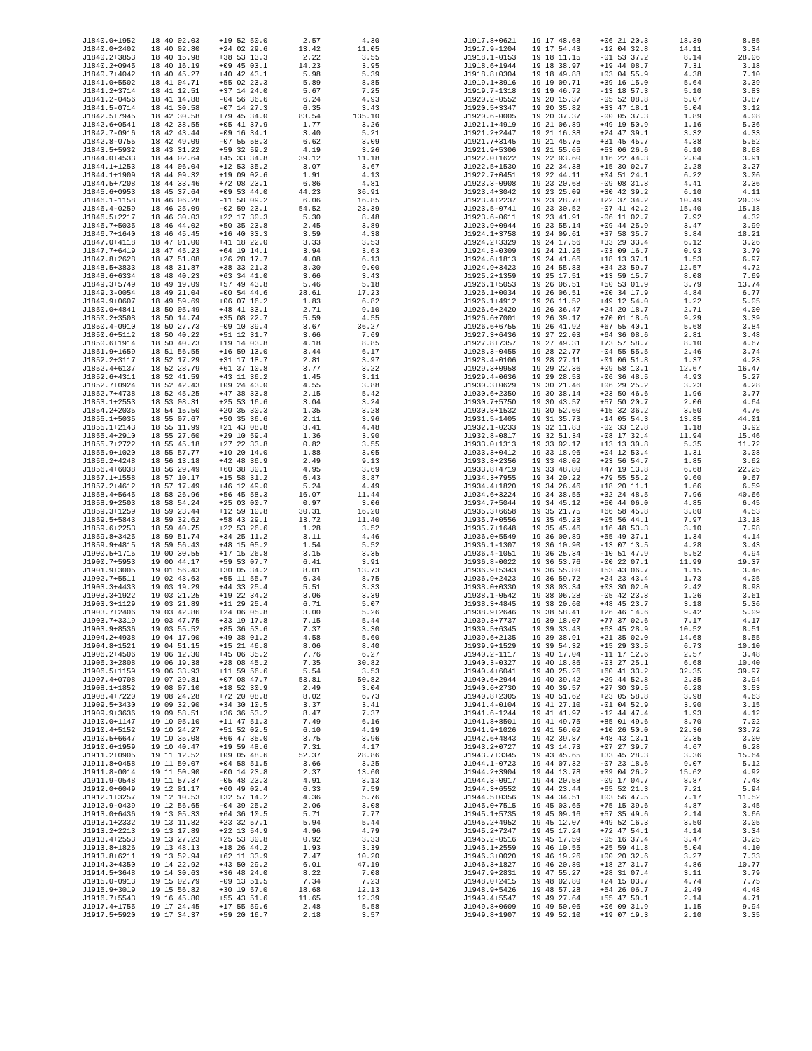| J1840.0+1952 | 18 40 02.03 | +19 52 50.0 | 2.57 | 4.30 |
| J1840.0+2402 | 18 40 02.80 | +24 02 29.6 | 13.42 | 11.05 |
| J1840.2+3853 | 18 40 15.98 | +38 53 13.3 | 2.22 | 3.55 |
| J1840.2+0945 | 18 40 16.19 | +09 45 03.1 | 14.23 | 3.95 |
| J1840.7+4042 | 18 40 45.27 | +40 42 43.1 | 5.98 | 5.39 |
| J1841.0+5502 | 18 41 04.71 | +55 02 23.3 | 5.89 | 8.85 |
| J1841.2+3714 | 18 41 12.51 | +37 14 24.0 | 5.67 | 7.25 |
| J1841.2-0456 | 18 41 14.88 | -04 56 36.6 | 6.24 | 4.93 |
| J1841.5-0714 | 18 41 30.58 | -07 14 27.3 | 6.35 | 3.43 |
| J1842.5+7945 | 18 42 30.58 | +79 45 34.0 | 83.54 | 135.10 |
| J1842.6+0541 | 18 42 38.55 | +05 41 37.9 | 1.77 | 3.26 |
| J1842.7-0916 | 18 42 43.44 | -09 16 34.1 | 3.40 | 5.21 |
| J1842.8-0755 | 18 42 49.09 | -07 55 58.3 | 6.62 | 3.09 |
| J1843.5+5932 | 18 43 31.22 | +59 32 59.2 | 4.19 | 3.26 |
| J1844.0+4533 | 18 44 02.64 | +45 33 34.8 | 39.12 | 11.18 |
| J1844.1+1253 | 18 44 06.04 | +12 53 35.2 | 3.07 | 3.67 |
| J1844.1+1909 | 18 44 09.32 | +19 09 02.6 | 1.91 | 4.13 |
| J1844.5+7208 | 18 44 33.46 | +72 08 23.1 | 6.86 | 4.81 |
| J1845.6+0953 | 18 45 37.64 | +09 53 44.0 | 44.23 | 36.91 |
| J1846.1-1158 | 18 46 06.28 | -11 58 09.2 | 6.06 | 16.85 |
| J1846.4-0259 | 18 46 25.09 | -02 59 23.1 | 54.52 | 23.39 |
| J1846.5+2217 | 18 46 30.03 | +22 17 30.3 | 5.30 | 8.48 |
| J1846.7+5035 | 18 46 44.02 | +50 35 23.8 | 2.45 | 3.89 |
| J1846.7+1640 | 18 46 45.45 | +16 40 33.3 | 3.59 | 4.38 |
| J1847.0+4118 | 18 47 01.00 | +41 18 22.0 | 3.33 | 3.53 |
| J1847.7+6419 | 18 47 45.23 | +64 19 14.1 | 3.94 | 3.63 |
| J1847.8+2628 | 18 47 51.08 | +26 28 17.7 | 4.08 | 6.13 |
| J1848.5+3833 | 18 48 31.87 | +38 33 21.3 | 3.30 | 9.00 |
| J1848.6+6334 | 18 48 40.23 | +63 34 41.0 | 3.66 | 3.43 |
| J1849.3+5749 | 18 49 19.09 | +57 49 43.8 | 5.46 | 5.18 |
| J1849.3-0054 | 18 49 21.04 | -00 54 44.6 | 28.61 | 17.23 |
| J1849.9+0607 | 18 49 59.69 | +06 07 16.2 | 1.83 | 6.82 |
| J1850.0+4841 | 18 50 05.49 | +48 41 33.1 | 2.71 | 9.10 |
| J1850.2+3508 | 18 50 14.74 | +35 08 22.7 | 5.59 | 4.55 |
| J1850.4-0910 | 18 50 27.73 | -09 10 39.4 | 3.67 | 36.27 |
| J1850.6+5112 | 18 50 40.22 | +51 12 31.7 | 3.66 | 7.69 |
| J1850.6+1914 | 18 50 40.73 | +19 14 03.8 | 4.18 | 8.85 |
| J1851.9+1659 | 18 51 56.55 | +16 59 13.0 | 3.44 | 6.17 |
| J1852.2+3117 | 18 52 17.29 | +31 17 18.7 | 2.81 | 3.97 |
| J1852.4+6137 | 18 52 28.79 | +61 37 10.8 | 3.77 | 3.22 |
| J1852.6+4311 | 18 52 41.59 | +43 11 36.2 | 1.45 | 3.11 |
| J1852.7+0924 | 18 52 42.43 | +09 24 43.0 | 4.55 | 3.88 |
| J1852.7+4738 | 18 52 45.25 | +47 38 33.8 | 2.15 | 5.42 |
| J1853.1+2553 | 18 53 08.31 | +25 53 16.6 | 3.04 | 3.24 |
| J1854.2+2035 | 18 54 15.50 | +20 35 30.3 | 1.35 | 3.28 |
| J1855.1+5035 | 18 55 07.67 | +50 35 36.6 | 2.11 | 3.96 |
| J1855.1+2143 | 18 55 11.99 | +21 43 08.8 | 3.41 | 4.48 |
| J1855.4+2910 | 18 55 27.60 | +29 10 59.4 | 1.36 | 3.90 |
| J1855.7+2722 | 18 55 45.18 | +27 22 33.8 | 0.82 | 3.55 |
| J1855.9+1020 | 18 55 57.77 | +10 20 14.0 | 1.88 | 3.05 |
| J1856.2+4248 | 18 56 13.18 | +42 48 36.9 | 2.49 | 9.13 |
| J1856.4+6038 | 18 56 29.49 | +60 38 30.1 | 4.95 | 3.69 |
| J1857.1+1558 | 18 57 10.17 | +15 58 31.2 | 6.43 | 8.87 |
| J1857.2+4612 | 18 57 17.49 | +46 12 49.0 | 5.24 | 4.49 |
| J1858.4+5645 | 18 58 26.96 | +56 45 58.3 | 16.07 | 11.44 |
| J1858.9+2503 | 18 58 54.24 | +25 03 00.7 | 0.97 | 3.06 |
| J1859.3+1259 | 18 59 23.44 | +12 59 10.8 | 30.31 | 16.20 |
| J1859.5+5843 | 18 59 32.62 | +58 43 29.1 | 13.72 | 11.40 |
| J1859.6+2253 | 18 59 40.75 | +22 53 26.6 | 1.28 | 3.52 |
| J1859.8+3425 | 18 59 51.74 | +34 25 11.2 | 3.11 | 4.46 |
| J1859.9+4815 | 18 59 56.43 | +48 15 05.2 | 1.54 | 5.52 |
| J1900.5+1715 | 19 00 30.55 | +17 15 26.8 | 3.15 | 3.35 |
| J1900.7+5953 | 19 00 44.17 | +59 53 07.7 | 6.41 | 3.91 |
| J1901.9+3005 | 19 01 56.43 | +30 05 34.2 | 8.01 | 13.73 |
| J1902.7+5511 | 19 02 43.63 | +55 11 55.7 | 6.34 | 8.75 |
| J1903.3+4433 | 19 03 19.29 | +44 33 25.4 | 5.51 | 3.33 |
| J1903.3+1922 | 19 03 21.25 | +19 22 34.2 | 3.06 | 3.39 |
| J1903.3+1129 | 19 03 21.89 | +11 29 25.4 | 6.71 | 5.07 |
| J1903.7+2406 | 19 03 42.86 | +24 06 05.8 | 3.00 | 5.26 |
| J1903.7+3319 | 19 03 47.75 | +33 19 17.8 | 7.15 | 5.44 |
| J1903.9+8536 | 19 03 55.52 | +85 36 53.6 | 7.37 | 3.30 |
| J1904.2+4938 | 19 04 17.90 | +49 38 01.2 | 4.58 | 5.60 |
| J1904.8+1521 | 19 04 51.15 | +15 21 46.8 | 8.06 | 8.40 |
| J1906.2+4506 | 19 06 12.30 | +45 06 35.2 | 7.76 | 6.27 |
| J1906.3+2808 | 19 06 19.38 | +28 08 45.2 | 7.35 | 30.82 |
| J1906.5+1159 | 19 06 33.93 | +11 59 56.6 | 5.54 | 3.53 |
| J1907.4+0708 | 19 07 29.81 | +07 08 47.7 | 53.81 | 50.82 |
| J1908.1+1852 | 19 08 07.10 | +18 52 30.9 | 2.49 | 3.04 |
| J1908.4+7220 | 19 08 24.28 | +72 20 08.8 | 8.02 | 6.73 |
| J1909.5+3430 | 19 09 32.90 | +34 30 10.5 | 3.37 | 3.41 |
| J1909.9+3636 | 19 09 58.51 | +36 36 53.2 | 8.47 | 7.37 |
| J1910.0+1147 | 19 10 05.10 | +11 47 51.3 | 7.49 | 6.16 |
| J1910.4+5152 | 19 10 24.27 | +51 52 02.5 | 6.10 | 4.19 |
| J1910.5+6647 | 19 10 35.08 | +66 47 35.0 | 3.75 | 3.96 |
| J1910.6+1959 | 19 10 40.47 | +19 59 48.6 | 7.31 | 4.17 |
| J1911.2+0905 | 19 11 12.52 | +09 05 48.6 | 52.37 | 28.86 |
| J1911.8+0458 | 19 11 50.07 | +04 58 51.5 | 3.66 | 3.25 |
| J1911.8-0014 | 19 11 50.90 | -00 14 23.8 | 2.37 | 13.60 |
| J1911.9-0548 | 19 11 57.37 | -05 48 23.3 | 4.91 | 3.13 |
| J1912.0+6049 | 19 12 01.17 | +60 49 02.4 | 6.33 | 7.59 |
| J1912.1+3257 | 19 12 10.53 | +32 57 14.2 | 4.36 | 5.76 |
| J1912.9-0439 | 19 12 56.65 | -04 39 25.2 | 2.06 | 3.08 |
| J1913.0+6436 | 19 13 05.33 | +64 36 10.5 | 5.71 | 7.77 |
| J1913.1+2332 | 19 13 11.82 | +23 32 57.1 | 5.94 | 5.44 |
| J1913.2+2213 | 19 13 17.89 | +22 13 54.9 | 4.96 | 4.79 |
| J1913.4+2553 | 19 13 27.23 | +25 53 30.8 | 0.92 | 3.33 |
| J1913.8+1826 | 19 13 48.13 | +18 26 44.2 | 1.93 | 3.39 |
| J1913.8+6211 | 19 13 52.94 | +62 11 33.9 | 7.47 | 10.20 |
| J1914.3+4350 | 19 14 22.92 | +43 50 29.2 | 6.01 | 47.19 |
| J1914.5+3648 | 19 14 30.63 | +36 48 24.0 | 8.22 | 7.08 |
| J1915.0-0913 | 19 15 02.79 | -09 13 51.5 | 7.34 | 7.23 |
| J1915.9+3019 | 19 15 56.82 | +30 19 57.0 | 18.68 | 12.13 |
| J1916.7+5543 | 19 16 45.80 | +55 43 51.6 | 11.65 | 12.39 |
| J1917.4+1755 | 19 17 24.45 | +17 55 59.6 | 2.48 | 5.58 |
| J1917.5+5920 | 19 17 34.37 | +59 20 16.7 | 2.18 | 3.57 |
| J1917.8+0621 | 19 17 48.68 | +06 21 20.3 | 18.39 | 8.85 |
| J1917.9-1204 | 19 17 54.43 | -12 04 32.8 | 14.11 | 3.34 |
| J1918.1-0153 | 19 18 11.15 | -01 53 37.2 | 8.14 | 28.06 |
| J1918.6+1944 | 19 18 38.97 | +19 44 08.7 | 7.31 | 3.18 |
| J1918.8+0304 | 19 18 49.88 | +03 04 55.9 | 4.38 | 7.10 |
| J1919.1+3916 | 19 19 09.71 | +39 16 15.0 | 5.64 | 3.39 |
| J1919.7-1318 | 19 19 46.72 | -13 18 57.3 | 5.10 | 3.83 |
| J1920.2-0552 | 19 20 15.37 | -05 52 08.8 | 5.07 | 3.87 |
| J1920.5+3347 | 19 20 35.82 | +33 47 18.1 | 5.04 | 3.12 |
| J1920.6-0005 | 19 20 37.37 | -00 05 37.3 | 1.89 | 4.08 |
| J1921.1+4919 | 19 21 06.89 | +49 19 50.9 | 1.16 | 5.36 |
| J1921.2+2447 | 19 21 16.38 | +24 47 39.1 | 3.32 | 4.33 |
| J1921.7+3145 | 19 21 45.75 | +31 45 45.7 | 4.38 | 5.52 |
| J1921.9+5306 | 19 21 55.65 | +53 06 26.6 | 6.10 | 8.68 |
| J1922.0+1622 | 19 22 03.60 | +16 22 44.3 | 2.04 | 3.91 |
| J1922.5+1530 | 19 22 34.38 | +15 30 02.7 | 2.28 | 3.27 |
| J1922.7+0451 | 19 22 44.11 | +04 51 24.1 | 6.22 | 3.06 |
| J1923.3-0908 | 19 23 20.68 | -09 08 31.8 | 4.41 | 3.36 |
| J1923.4+3042 | 19 23 25.09 | +30 42 39.2 | 6.10 | 4.11 |
| J1923.4+2237 | 19 23 28.78 | +22 37 34.2 | 10.49 | 20.39 |
| J1923.5-0741 | 19 23 30.52 | -07 41 42.2 | 15.40 | 15.18 |
| J1923.6-0611 | 19 23 41.91 | -06 11 02.7 | 7.92 | 4.32 |
| J1923.9+0944 | 19 23 55.14 | +09 44 25.9 | 3.47 | 3.99 |
| J1924.1+3758 | 19 24 09.61 | +37 58 35.7 | 3.84 | 18.21 |
| J1924.2+3329 | 19 24 17.56 | +33 29 33.4 | 6.12 | 3.26 |
| J1924.3-0309 | 19 24 21.26 | -03 09 16.7 | 0.93 | 3.79 |
| J1924.6+1813 | 19 24 41.66 | +18 13 37.1 | 1.53 | 6.97 |
| J1924.9+3423 | 19 24 55.83 | +34 23 59.7 | 12.57 | 4.72 |
| J1925.2+1359 | 19 25 17.51 | +13 59 15.7 | 8.08 | 7.69 |
| J1926.1+5053 | 19 26 06.51 | +50 53 01.9 | 3.79 | 13.74 |
| J1926.1+0034 | 19 26 06.51 | +00 34 17.9 | 4.84 | 6.77 |
| J1926.1+4912 | 19 26 11.52 | +49 12 54.0 | 1.22 | 5.05 |
| J1926.6+2420 | 19 26 36.47 | +24 20 18.7 | 2.71 | 4.00 |
| J1926.6+7001 | 19 26 39.17 | +70 01 18.6 | 9.29 | 3.39 |
| J1926.6+6755 | 19 26 41.92 | +67 55 40.1 | 5.68 | 3.84 |
| J1927.3+6436 | 19 27 22.03 | +64 36 08.6 | 2.81 | 3.48 |
| J1927.8+7357 | 19 27 49.31 | +73 57 58.7 | 8.10 | 4.67 |
| J1928.3-0455 | 19 28 22.77 | -04 55 55.5 | 2.46 | 3.74 |
| J1928.4-0106 | 19 28 27.11 | -01 06 51.8 | 1.37 | 4.23 |
| J1929.3+0958 | 19 29 22.36 | +09 58 13.1 | 12.67 | 16.47 |
| J1929.4-0636 | 19 29 28.53 | -06 36 48.5 | 4.93 | 5.27 |
| J1930.3+0629 | 19 30 21.46 | +06 29 25.2 | 3.23 | 4.28 |
| J1930.6+2350 | 19 30 38.14 | +23 50 46.6 | 1.96 | 3.77 |
| J1930.7+5750 | 19 30 43.57 | +57 50 20.7 | 2.06 | 4.64 |
| J1930.8+1532 | 19 30 52.60 | +15 32 36.2 | 3.50 | 4.76 |
| J1931.5-1405 | 19 31 35.73 | -14 05 54.3 | 13.85 | 44.01 |
| J1932.1-0233 | 19 32 11.83 | -02 33 12.8 | 1.18 | 3.92 |
| J1932.8-0817 | 19 32 51.34 | -08 17 32.4 | 11.94 | 15.46 |
| J1933.0+1313 | 19 33 02.17 | +13 13 30.8 | 5.35 | 11.72 |
| J1933.3+0412 | 19 33 18.96 | +04 12 53.4 | 1.31 | 3.08 |
| J1933.8+2356 | 19 33 48.02 | +23 56 54.7 | 1.85 | 3.62 |
| J1933.8+4719 | 19 33 48.80 | +47 19 13.8 | 6.68 | 22.25 |
| J1934.3+7955 | 19 34 20.22 | +79 55 55.2 | 9.60 | 9.67 |
| J1934.4+1820 | 19 34 26.46 | +18 20 11.1 | 1.66 | 6.59 |
| J1934.6+3224 | 19 34 38.55 | +32 24 48.5 | 7.96 | 40.66 |
| J1934.7+5044 | 19 34 45.12 | +50 44 06.0 | 4.85 | 6.45 |
| J1935.3+6658 | 19 35 21.75 | +66 58 45.8 | 3.80 | 4.53 |
| J1935.7+0556 | 19 35 45.23 | +05 56 44.1 | 7.97 | 13.18 |
| J1935.7+1648 | 19 35 45.46 | +16 48 53.3 | 3.10 | 7.98 |
| J1936.0+5549 | 19 36 00.89 | +55 49 37.1 | 1.34 | 4.14 |
| J1936.1-1307 | 19 36 10.90 | -13 07 13.5 | 4.28 | 3.43 |
| J1936.4-1051 | 19 36 25.34 | -10 51 47.9 | 5.52 | 4.94 |
| J1936.8-0022 | 19 36 53.76 | -00 22 07.1 | 11.99 | 19.37 |
| J1936.9+5343 | 19 36 55.80 | +53 43 06.7 | 1.15 | 3.46 |
| J1936.9+2423 | 19 36 59.72 | +24 23 43.4 | 1.73 | 4.05 |
| J1938.0+0330 | 19 38 03.34 | +03 30 02.0 | 2.42 | 8.98 |
| J1938.1-0542 | 19 38 06.28 | -05 42 23.8 | 1.26 | 3.61 |
| J1938.3+4845 | 19 38 20.60 | +48 45 23.7 | 3.18 | 5.36 |
| J1938.9+2646 | 19 38 58.41 | +26 46 14.6 | 9.42 | 5.09 |
| J1939.3+7737 | 19 39 18.07 | +77 37 02.6 | 7.17 | 4.17 |
| J1939.5+6345 | 19 39 33.43 | +63 45 28.9 | 10.52 | 8.51 |
| J1939.6+2135 | 19 39 38.91 | +21 35 02.0 | 14.68 | 8.55 |
| J1939.9+1529 | 19 39 54.32 | +15 29 33.5 | 6.73 | 10.10 |
| J1940.2-1117 | 19 40 17.04 | -11 17 12.6 | 2.57 | 3.48 |
| J1940.3-0327 | 19 40 18.86 | -03 27 25.1 | 6.68 | 10.40 |
| J1940.4+6041 | 19 40 25.26 | +60 41 33.2 | 32.35 | 39.97 |
| J1940.6+2944 | 19 40 39.42 | +29 44 52.8 | 2.35 | 3.94 |
| J1940.6+2730 | 19 40 39.57 | +27 30 39.5 | 6.28 | 3.53 |
| J1940.8+2305 | 19 40 51.62 | +23 05 58.8 | 3.98 | 4.63 |
| J1941.4-0104 | 19 41 27.10 | -01 04 52.9 | 3.90 | 3.15 |
| J1941.6-1244 | 19 41 41.97 | -12 44 47.4 | 1.93 | 4.12 |
| J1941.8+8501 | 19 41 49.75 | +85 01 49.6 | 8.70 | 7.02 |
| J1941.9+1026 | 19 41 56.02 | +10 26 50.0 | 22.36 | 33.72 |
| J1942.6+4843 | 19 42 39.87 | +48 43 13.1 | 2.35 | 3.00 |
| J1943.2+0727 | 19 43 14.73 | +07 27 39.7 | 4.67 | 6.28 |
| J1943.7+3345 | 19 43 45.65 | +33 45 28.3 | 3.36 | 15.64 |
| J1944.1-0723 | 19 44 07.32 | -07 23 18.6 | 9.07 | 5.12 |
| J1944.2+3904 | 19 44 13.78 | +39 04 26.2 | 15.62 | 4.92 |
| J1944.3-0917 | 19 44 20.58 | -09 17 04.7 | 8.87 | 7.48 |
| J1944.3+6552 | 19 44 23.44 | +65 52 21.3 | 7.21 | 5.94 |
| J1944.5+0356 | 19 44 34.51 | +03 56 47.5 | 7.17 | 11.52 |
| J1945.0+7515 | 19 45 03.65 | +75 15 39.6 | 4.87 | 3.45 |
| J1945.1+5735 | 19 45 09.16 | +57 35 49.6 | 2.14 | 3.66 |
| J1945.2+4952 | 19 45 12.07 | +49 52 16.3 | 3.50 | 3.05 |
| J1945.2+7247 | 19 45 17.24 | +72 47 54.1 | 4.14 | 3.34 |
| J1945.2-0516 | 19 45 17.59 | -05 16 37.4 | 3.47 | 3.25 |
| J1946.1+2559 | 19 46 10.55 | +25 59 41.8 | 5.04 | 4.10 |
| J1946.3+0020 | 19 46 19.26 | +00 20 32.6 | 3.27 | 7.33 |
| J1946.3+1827 | 19 46 20.80 | +18 27 31.7 | 4.86 | 10.77 |
| J1947.9+2831 | 19 47 55.27 | +28 31 07.4 | 3.11 | 3.79 |
| J1948.0+2415 | 19 48 02.80 | +24 15 03.7 | 4.74 | 7.75 |
| J1948.9+5426 | 19 48 57.28 | +54 26 06.7 | 2.49 | 4.48 |
| J1949.4+5547 | 19 49 27.64 | +55 47 50.1 | 2.14 | 4.71 |
| J1949.8+0609 | 19 49 50.06 | +06 09 31.9 | 1.15 | 9.94 |
| J1949.8+1907 | 19 49 52.10 | +19 07 19.3 | 2.10 | 3.35 |